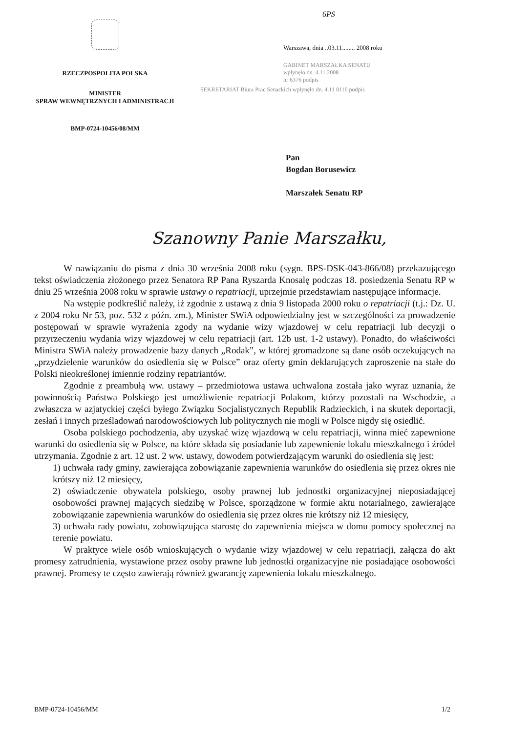6PS
RZECZPOSPOLITA POLSKA
MINISTER
SPRAW WEWNĘTRZNYCH I ADMINISTRACJI
BMP-0724-10456/08/MM
Warszawa, dnia ..03.11........ 2008 roku
GABINET MARSZAŁKA SENATU
wpłynęło dn. 4.11.2008
nr 6376 podpis
SEKRETARIAT Biura Prac Senackich wpłynęło dn. 4.11 8116 podpis
Pan
Bogdan Borusewicz
Marszałek Senatu RP
Szanowny Panie Marszałku,
W nawiązaniu do pisma z dnia 30 września 2008 roku (sygn. BPS-DSK-043-866/08) przekazującego tekst oświadczenia złożonego przez Senatora RP Pana Ryszarda Knosalę podczas 18. posiedzenia Senatu RP w dniu 25 września 2008 roku w sprawie ustawy o repatriacji, uprzejmie przedstawiam następujące informacje.
Na wstępie podkreślić należy, iż zgodnie z ustawą z dnia 9 listopada 2000 roku o repatriacji (t.j.: Dz. U. z 2004 roku Nr 53, poz. 532 z późn. zm.), Minister SWiA odpowiedzialny jest w szczególności za prowadzenie postępowań w sprawie wyrażenia zgody na wydanie wizy wjazdowej w celu repatriacji lub decyzji o przyrzeczeniu wydania wizy wjazdowej w celu repatriacji (art. 12b ust. 1-2 ustawy). Ponadto, do właściwości Ministra SWiA należy prowadzenie bazy danych „Rodak”, w której gromadzone są dane osób oczekujących na „przydzielenie warunków do osiedlenia się w Polsce” oraz oferty gmin deklarujących zaproszenie na stałe do Polski nieokreślonej imiennie rodziny repatriantów.
Zgodnie z preambułą ww. ustawy – przedmiotowa ustawa uchwalona została jako wyraz uznania, że powinnością Państwa Polskiego jest umożliwienie repatriacji Polakom, którzy pozostali na Wschodzie, a zwłaszcza w azjatyckiej części byłego Związku Socjalistycznych Republik Radzieckich, i na skutek deportacji, zesłań i innych prześladowań narodowościowych lub politycznych nie mogli w Polsce nigdy się osiedlić.
Osoba polskiego pochodzenia, aby uzyskać wizę wjazdową w celu repatriacji, winna mieć zapewnione warunki do osiedlenia się w Polsce, na które składa się posiadanie lub zapewnienie lokalu mieszkalnego i źródeł utrzymania. Zgodnie z art. 12 ust. 2 ww. ustawy, dowodem potwierdzającym warunki do osiedlenia się jest:
1) uchwała rady gminy, zawierająca zobowiązanie zapewnienia warunków do osiedlenia się przez okres nie krótszy niż 12 miesięcy,
2) oświadczenie obywatela polskiego, osoby prawnej lub jednostki organizacyjnej nieposiadającej osobowości prawnej mających siedzibę w Polsce, sporządzone w formie aktu notarialnego, zawierające zobowiązanie zapewnienia warunków do osiedlenia się przez okres nie krótszy niż 12 miesięcy,
3) uchwała rady powiatu, zobowiązująca starostę do zapewnienia miejsca w domu pomocy społecznej na terenie powiatu.
W praktyce wiele osób wnioskujących o wydanie wizy wjazdowej w celu repatriacji, załącza do akt promesy zatrudnienia, wystawione przez osoby prawne lub jednostki organizacyjne nie posiadające osobowości prawnej. Promesy te często zawierają również gwarancję zapewnienia lokalu mieszkalnego.
BMP-0724-10456/MM 1/2